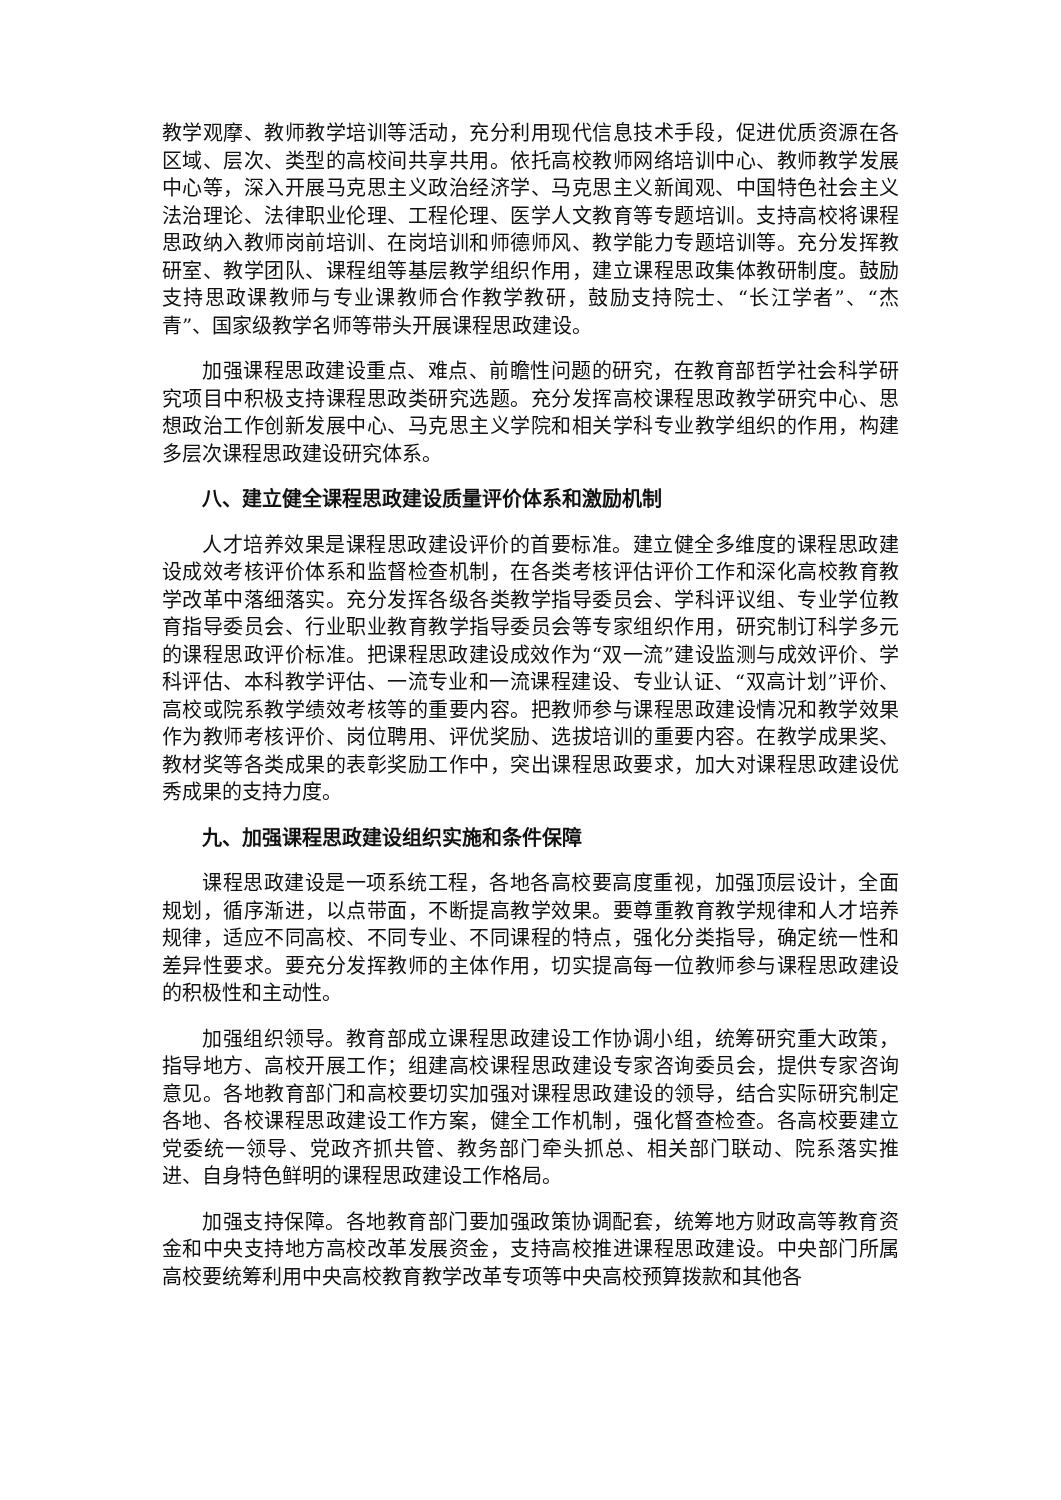教学观摩、教师教学培训等活动，充分利用现代信息技术手段，促进优质资源在各区域、层次、类型的高校间共享共用。依托高校教师网络培训中心、教师教学发展中心等，深入开展马克思主义政治经济学、马克思主义新闻观、中国特色社会主义法治理论、法律职业伦理、工程伦理、医学人文教育等专题培训。支持高校将课程思政纳入教师岗前培训、在岗培训和师德师风、教学能力专题培训等。充分发挥教研室、教学团队、课程组等基层教学组织作用，建立课程思政集体教研制度。鼓励支持思政课教师与专业课教师合作教学教研，鼓励支持院士、“长江学者”、“杰青”、国家级教学名师等带头开展课程思政建设。
加强课程思政建设重点、难点、前瞻性问题的研究，在教育部哲学社会科学研究项目中积极支持课程思政类研究选题。充分发挥高校课程思政教学研究中心、思想政治工作创新发展中心、马克思主义学院和相关学科专业教学组织的作用，构建多层次课程思政建设研究体系。
八、建立健全课程思政建设质量评价体系和激励机制
人才培养效果是课程思政建设评价的首要标准。建立健全多维度的课程思政建设成效考核评价体系和监督检查机制，在各类考核评估评价工作和深化高校教育教学改革中落细落实。充分发挥各级各类教学指导委员会、学科评议组、专业学位教育指导委员会、行业职业教育教学指导委员会等专家组织作用，研究制订科学多元的课程思政评价标准。把课程思政建设成效作为“双一流”建设监测与成效评价、学科评估、本科教学评估、一流专业和一流课程建设、专业认证、“双高计划”评价、高校或院系教学绩效考核等的重要内容。把教师参与课程思政建设情况和教学效果作为教师考核评价、岗位聘用、评优奖励、选拔培训的重要内容。在教学成果奖、教材奖等各类成果的表彰奖励工作中，突出课程思政要求，加大对课程思政建设优秀成果的支持力度。
九、加强课程思政建设组织实施和条件保障
课程思政建设是一项系统工程，各地各高校要高度重视，加强顶层设计，全面规划，循序渐进，以点带面，不断提高教学效果。要尊重教育教学规律和人才培养规律，适应不同高校、不同专业、不同课程的特点，强化分类指导，确定统一性和差异性要求。要充分发挥教师的主体作用，切实提高每一位教师参与课程思政建设的积极性和主动性。
加强组织领导。教育部成立课程思政建设工作协调小组，统筹研究重大政策，指导地方、高校开展工作；组建高校课程思政建设专家咨询委员会，提供专家咨询意见。各地教育部门和高校要切实加强对课程思政建设的领导，结合实际研究制定各地、各校课程思政建设工作方案，健全工作机制，强化督查检查。各高校要建立党委统一领导、党政齐抓共管、教务部门牵头抓总、相关部门联动、院系落实推进、自身特色鲜明的课程思政建设工作格局。
加强支持保障。各地教育部门要加强政策协调配套，统筹地方财政高等教育资金和中央支持地方高校改革发展资金，支持高校推进课程思政建设。中央部门所属高校要统筹利用中央高校教育教学改革专项等中央高校预算拨款和其他各